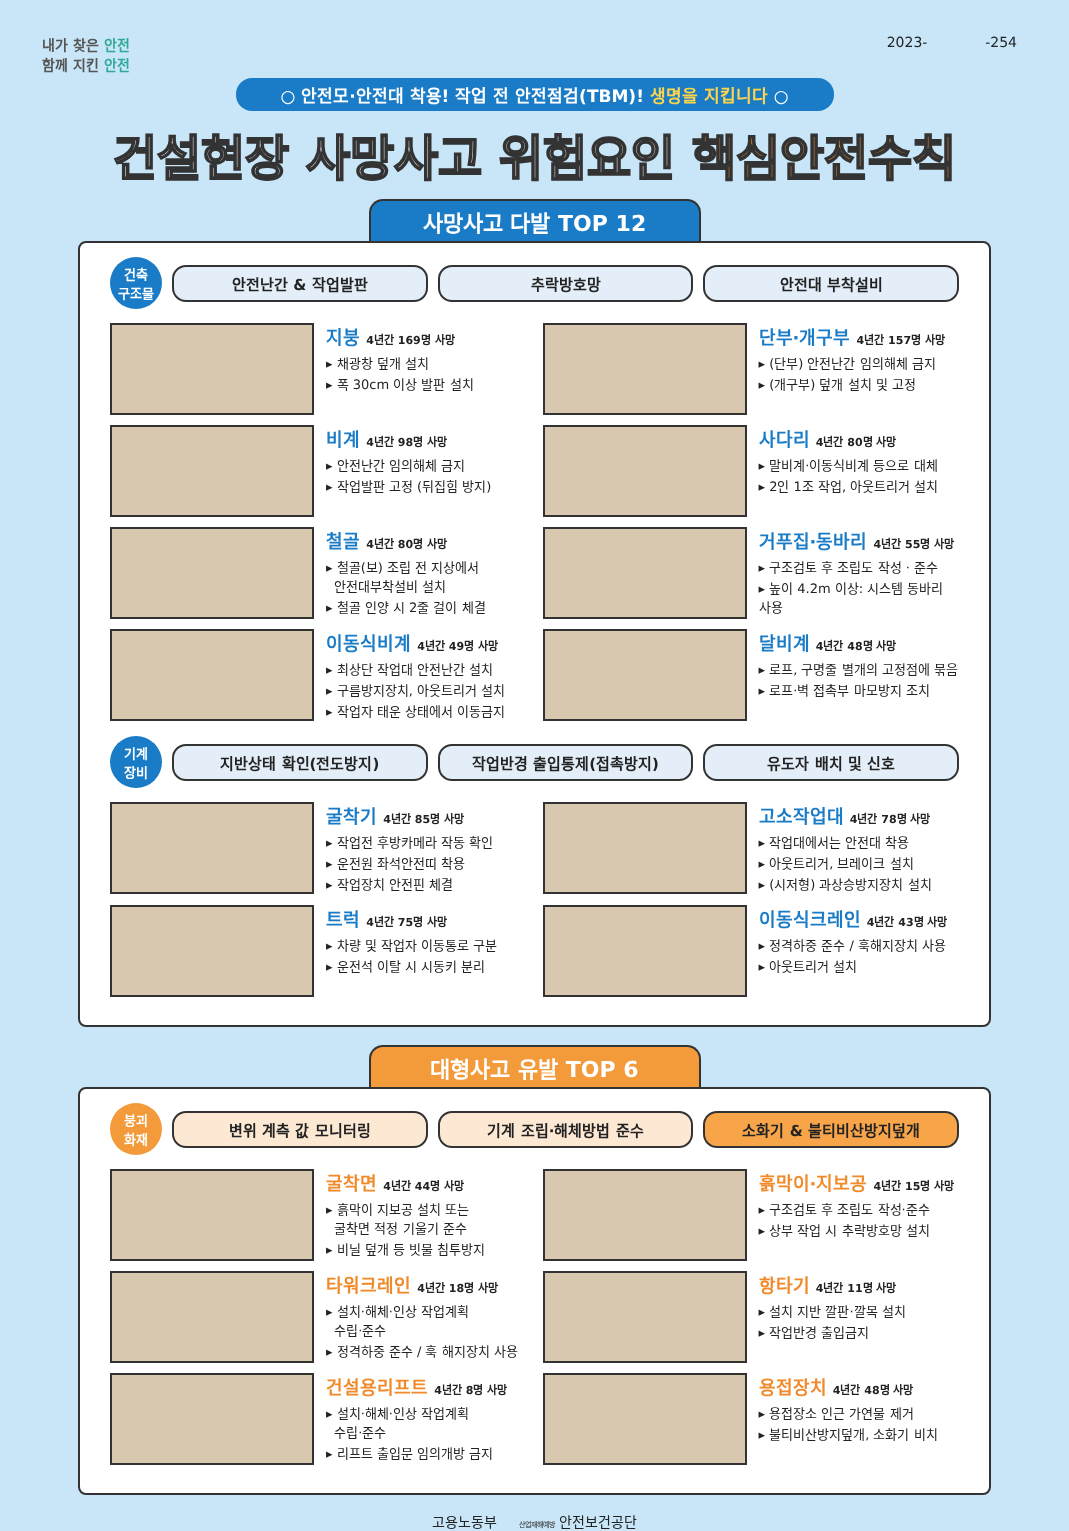내가 찾은 안전
함께 지킨 안전
2023- -254
○ 안전모·안전대 착용! 작업 전 안전점검(TBM)! 생명을 지킵니다 ○
건설현장 사망사고 위험요인 핵심안전수칙
사망사고 다발 TOP 12
건축
구조물
안전난간 & 작업발판 추락방호망 안전대 부착설비
지붕 4년간 169명 사망
▸ 채광창 덮개 설치
▸ 폭 30cm 이상 발판 설치
단부·개구부 4년간 157명 사망
▸ (단부) 안전난간 임의해체 금지
▸ (개구부) 덮개 설치 및 고정
비계 4년간 98명 사망
▸ 안전난간 임의해체 금지
▸ 작업발판 고정 (뒤집힘 방지)
사다리 4년간 80명 사망
▸ 말비계·이동식비계 등으로 대체
▸ 2인 1조 작업, 아웃트리거 설치
철골 4년간 80명 사망
▸ 철골(보) 조립 전 지상에서
안전대부착설비 설치
▸ 철골 인양 시 2줄 걸이 체결
거푸집·동바리 4년간 55명 사망
▸ 구조검토 후 조립도 작성 · 준수
▸ 높이 4.2m 이상: 시스템 동바리 사용
이동식비계 4년간 49명 사망
▸ 최상단 작업대 안전난간 설치
▸ 구름방지장치, 아웃트리거 설치
▸ 작업자 태운 상태에서 이동금지
달비계 4년간 48명 사망
▸ 로프, 구명줄 별개의 고정점에 묶음
▸ 로프·벽 접촉부 마모방지 조치
기계
장비
지반상태 확인(전도방지) 작업반경 출입통제(접촉방지) 유도자 배치 및 신호
굴착기 4년간 85명 사망
▸ 작업전 후방카메라 작동 확인
▸ 운전원 좌석안전띠 착용
▸ 작업장치 안전핀 체결
고소작업대 4년간 78명 사망
▸ 작업대에서는 안전대 착용
▸ 아웃트리거, 브레이크 설치
▸ (시저형) 과상승방지장치 설치
트럭 4년간 75명 사망
▸ 차량 및 작업자 이동통로 구분
▸ 운전석 이탈 시 시동키 분리
이동식크레인 4년간 43명 사망
▸ 정격하중 준수 / 훅해지장치 사용
▸ 아웃트리거 설치
대형사고 유발 TOP 6
붕괴
화재
변위 계측 값 모니터링 기계 조립·해체방법 준수 소화기 & 불티비산방지덮개
굴착면 4년간 44명 사망
▸ 흙막이 지보공 설치 또는
굴착면 적정 기울기 준수
▸ 비닐 덮개 등 빗물 침투방지
흙막이·지보공 4년간 15명 사망
▸ 구조검토 후 조립도 작성·준수
▸ 상부 작업 시 추락방호망 설치
타워크레인 4년간 18명 사망
▸ 설치·해체·인상 작업계획
수립·준수
▸ 정격하중 준수 / 훅 해지장치 사용
항타기 4년간 11명 사망
▸ 설치 지반 깔판·깔목 설치
▸ 작업반경 출입금지
건설용리프트 4년간 8명 사망
▸ 설치·해체·인상 작업계획
수립·준수
▸ 리프트 출입문 임의개방 금지
용접장치 4년간 48명 사망
▸ 용접장소 인근 가연물 제거
▸ 불티비산방지덮개, 소화기 비치
고용노동부 산업재해예방 안전보건공단